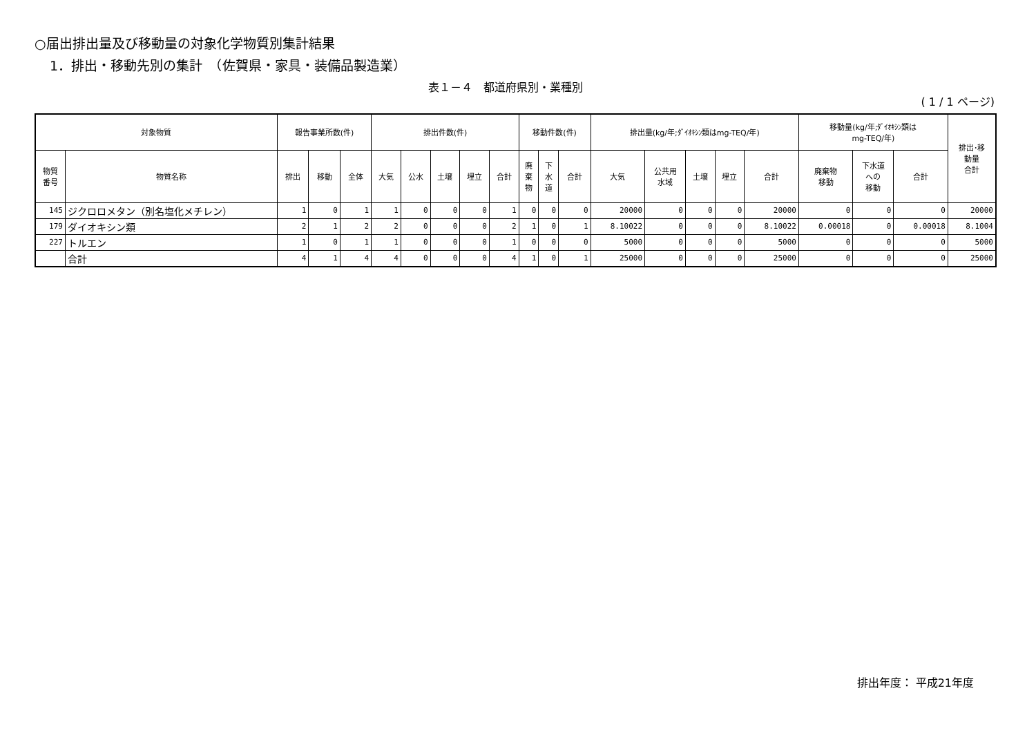○届出排出量及び移動量の対象化学物質別集計結果
1．排出・移動先別の集計　（佐賀県・家具・装備品製造業）
表１－４　都道府県別・業種別
( 1 / 1 ページ)
| 対象物質 | | 報告事業所数(件) | | | 排出件数(件) | | | | | 移動件数(件) | | | 排出量(kg/年;ﾀﾞｲｵｷｼﾝ類はmg-TEQ/年) | | | | | 移動量(kg/年;ﾀﾞｲｵｷｼﾝ類は mg-TEQ/年) | | | 排出･移 動量 合計 |
| --- | --- | --- | --- | --- | --- | --- | --- | --- | --- | --- | --- | --- | --- | --- | --- | --- | --- | --- | --- | --- | --- |
| 物質 番号 | 物質名称 | 排出 | 移動 | 全体 | 大気 | 公水 | 土壌 | 埋立 | 合計 | 廃 棄 物 | 下 水 道 | 合計 | 大気 | 公共用 水域 | 土壌 | 埋立 | 合計 | 廃棄物 移動 | 下水道 への 移動 | 合計 | |
| 145 | ジクロロメタン（別名塩化メチレン） | 1 | 0 | 1 | 1 | 0 | 0 | 0 | 1 | 0 | 0 | 0 | 20000 | 0 | 0 | 0 | 20000 | 0 | 0 | 0 | 20000 |
| 179 | ダイオキシン類 | 2 | 1 | 2 | 2 | 0 | 0 | 0 | 2 | 1 | 0 | 1 | 8.10022 | 0 | 0 | 0 | 8.10022 | 0.00018 | 0 | 0.00018 | 8.1004 |
| 227 | トルエン | 1 | 0 | 1 | 1 | 0 | 0 | 0 | 1 | 0 | 0 | 0 | 5000 | 0 | 0 | 0 | 5000 | 0 | 0 | 0 | 5000 |
| | 合計 | 4 | 1 | 4 | 4 | 0 | 0 | 0 | 4 | 1 | 0 | 1 | 25000 | 0 | 0 | 0 | 25000 | 0 | 0 | 0 | 25000 |
排出年度： 平成21年度